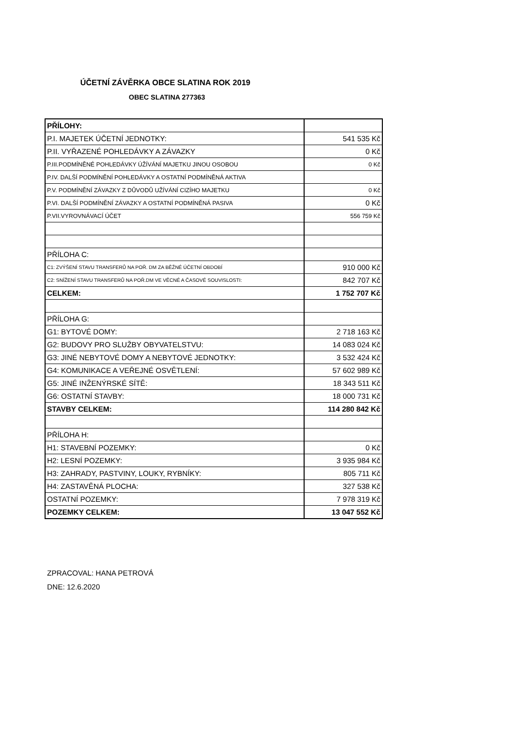ÚČETNÍ ZÁVĚRKA OBCE SLATINA ROK 2019
OBEC SLATINA 277363
| PŘÍLOHY: | |
| P.I. MAJETEK ÚČETNÍ JEDNOTKY: | 541 535 Kč |
| P.II. VYŘAZENÉ POHLEDÁVKY A ZÁVAZKY | 0 Kč |
| P.III.PODMÍNĚNÉ POHLEDÁVKY ÚŽÍVÁNÍ MAJETKU JINOU OSOBOU | 0 Kč |
| P.IV. DALŠÍ PODMÍNĚNÍ POHLEDÁVKY A OSTATNÍ PODMÍNĚNÁ AKTIVA | |
| P.V. PODMÍNĚNÍ ZÁVAZKY Z DŮVODŮ UŽÍVÁNÍ CIZÍHO MAJETKU | 0 Kč |
| P.VI. DALŠÍ PODMÍNĚNÍ ZÁVAZKY A OSTATNÍ PODMÍNĚNÁ PASIVA | 0 Kč |
| P.VII.VYROVNÁVACÍ ÚČET | 556 759 Kč |
| PŘÍLOHA C: | |
| C1: ZVÝŠENÍ STAVU TRANSFERŮ NA POŘ. DM ZA BĚŽNÉ ÚČETNÍ OBDOBÍ | 910 000 Kč |
| C2: SNÍŽENÍ STAVU TRANSFERŮ NA POŘ.DM VE VĚCNÉ A ČASOVÉ SOUVISLOSTI: | 842 707 Kč |
| CELKEM: | 1 752 707 Kč |
| PŘÍLOHA G: | |
| G1: BYTOVÉ DOMY: | 2 718 163 Kč |
| G2: BUDOVY PRO SLUŽBY OBYVATELSTVU: | 14 083 024 Kč |
| G3: JINÉ NEBYTOVÉ DOMY A NEBYTOVÉ JEDNOTKY: | 3 532 424 Kč |
| G4: KOMUNIKACE A VEŘEJNÉ OSVĚTLENÍ: | 57 602 989 Kč |
| G5: JINÉ INŽENÝRSKÉ SÍTĚ: | 18 343 511 Kč |
| G6: OSTATNÍ STAVBY: | 18 000 731 Kč |
| STAVBY CELKEM: | 114 280 842 Kč |
| PŘÍLOHA H: | |
| H1: STAVEBNÍ POZEMKY: | 0 Kč |
| H2: LESNÍ POZEMKY: | 3 935 984 Kč |
| H3: ZAHRADY, PASTVINY, LOUKY, RYBNÍKY: | 805 711 Kč |
| H4: ZASTAVĚNÁ PLOCHA: | 327 538 Kč |
| OSTATNÍ POZEMKY: | 7 978 319 Kč |
| POZEMKY CELKEM: | 13 047 552 Kč |
ZPRACOVAL: HANA PETROVÁ
DNE: 12.6.2020